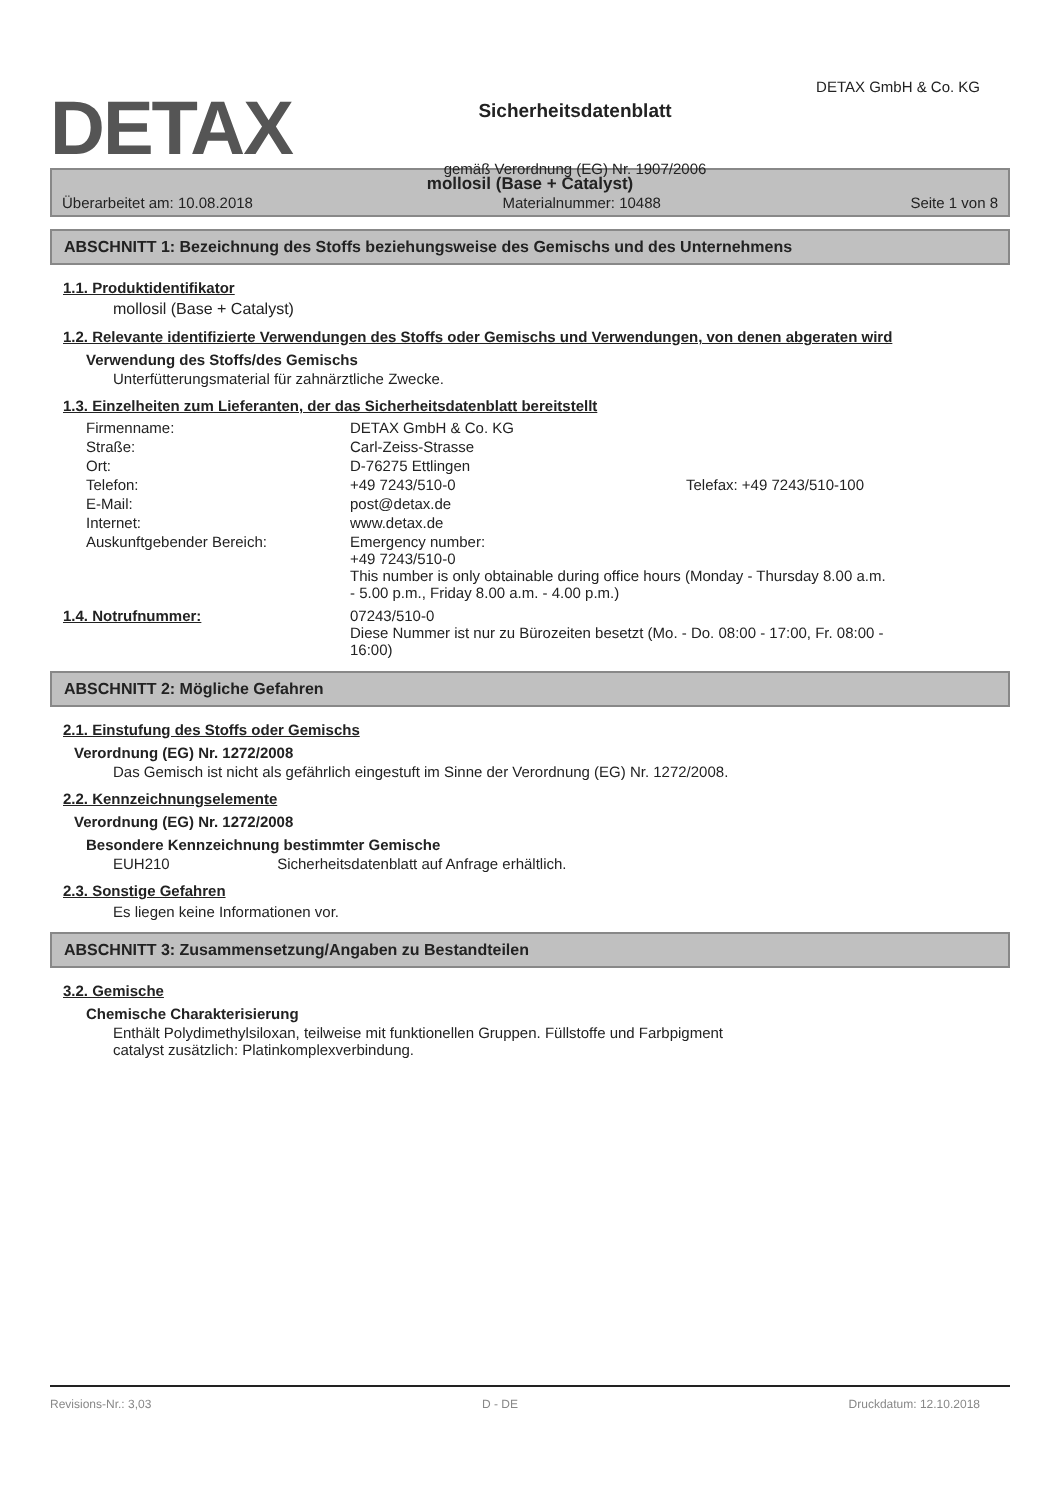DETAX
Sicherheitsdatenblatt
gemäß Verordnung (EG) Nr. 1907/2006
DETAX GmbH & Co. KG
mollosil (Base + Catalyst)
Überarbeitet am: 10.08.2018 Materialnummer: 10488 Seite 1 von 8
ABSCHNITT 1: Bezeichnung des Stoffs beziehungsweise des Gemischs und des Unternehmens
1.1. Produktidentifikator
mollosil (Base + Catalyst)
1.2. Relevante identifizierte Verwendungen des Stoffs oder Gemischs und Verwendungen, von denen abgeraten wird
Verwendung des Stoffs/des Gemischs
Unterfütterungsmaterial für zahnärztliche Zwecke.
1.3. Einzelheiten zum Lieferanten, der das Sicherheitsdatenblatt bereitstellt
| Firmenname: | DETAX GmbH & Co. KG | |
| Straße: | Carl-Zeiss-Strasse | |
| Ort: | D-76275 Ettlingen | |
| Telefon: | +49 7243/510-0 | Telefax: +49 7243/510-100 |
| E-Mail: | post@detax.de | |
| Internet: | www.detax.de | |
| Auskunftgebender Bereich: | Emergency number: +49 7243/510-0 This number is only obtainable during office hours (Monday - Thursday 8.00 a.m. - 5.00 p.m., Friday 8.00 a.m. - 4.00 p.m.) | |
| 1.4. Notrufnummer: | 07243/510-0 Diese Nummer ist nur zu Bürozeiten besetzt (Mo. - Do. 08:00 - 17:00, Fr. 08:00 - 16:00) |
ABSCHNITT 2: Mögliche Gefahren
2.1. Einstufung des Stoffs oder Gemischs
Verordnung (EG) Nr. 1272/2008
Das Gemisch ist nicht als gefährlich eingestuft im Sinne der Verordnung (EG) Nr. 1272/2008.
2.2. Kennzeichnungselemente
Verordnung (EG) Nr. 1272/2008
Besondere Kennzeichnung bestimmter Gemische
EUH210 Sicherheitsdatenblatt auf Anfrage erhältlich.
2.3. Sonstige Gefahren
Es liegen keine Informationen vor.
ABSCHNITT 3: Zusammensetzung/Angaben zu Bestandteilen
3.2. Gemische
Chemische Charakterisierung
Enthält Polydimethylsiloxan, teilweise mit funktionellen Gruppen. Füllstoffe und Farbpigment
catalyst zusätzlich: Platinkomplexverbindung.
Revisions-Nr.: 3,03 D - DE Druckdatum: 12.10.2018